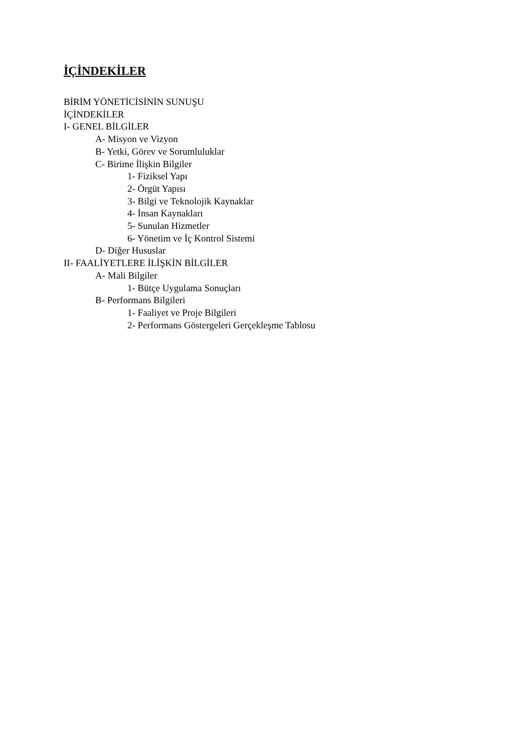İÇİNDEKİLER
BİRİM YÖNETİCİSİNİN SUNUŞU
İÇİNDEKİLER
I- GENEL BİLGİLER
A- Misyon ve Vizyon
B- Yetki, Görev ve Sorumluluklar
C- Birime İlişkin Bilgiler
1- Fiziksel Yapı
2- Örgüt Yapısı
3- Bilgi ve Teknolojik Kaynaklar
4- İnsan Kaynakları
5- Sunulan Hizmetler
6- Yönetim ve İç Kontrol Sistemi
D- Diğer Hususlar
II- FAALİYETLERE İLİŞKİN BİLGİLER
A- Mali Bilgiler
1- Bütçe Uygulama Sonuçları
B- Performans Bilgileri
1- Faaliyet ve Proje Bilgileri
2- Performans Göstergeleri Gerçekleşme Tablosu